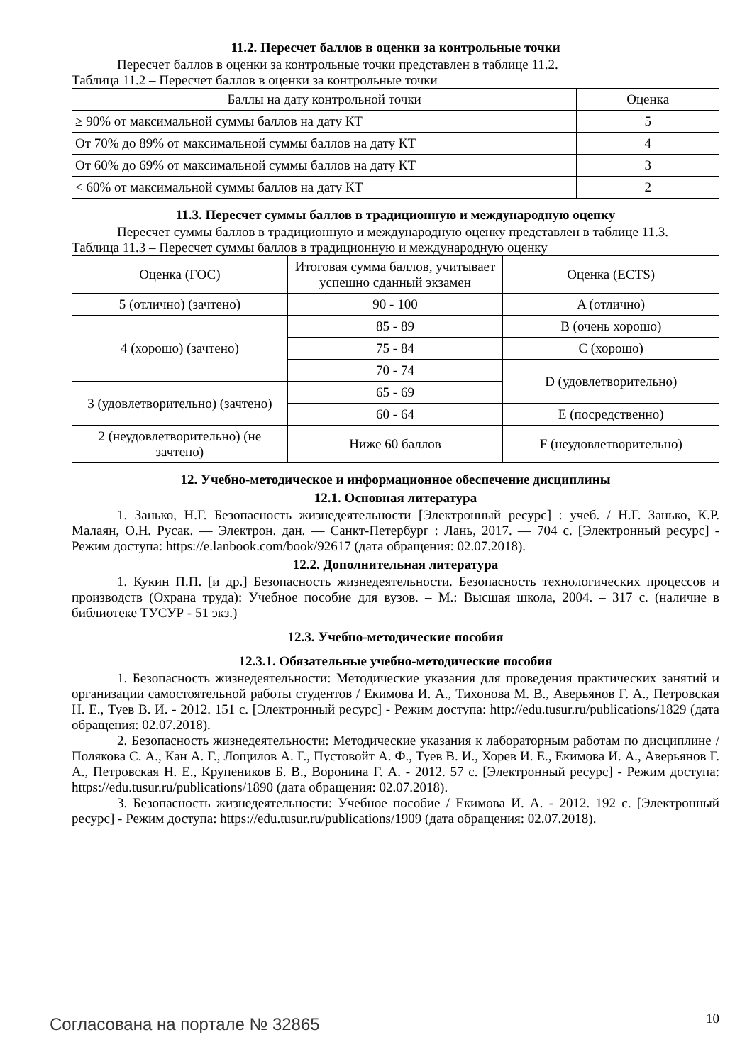11.2. Пересчет баллов в оценки за контрольные точки
Пересчет баллов в оценки за контрольные точки представлен в таблице 11.2.
Таблица 11.2 – Пересчет баллов в оценки за контрольные точки
| Баллы на дату контрольной точки | Оценка |
| --- | --- |
| ≥ 90% от максимальной суммы баллов на дату КТ | 5 |
| От 70% до 89% от максимальной суммы баллов на дату КТ | 4 |
| От 60% до 69% от максимальной суммы баллов на дату КТ | 3 |
| < 60% от максимальной суммы баллов на дату КТ | 2 |
11.3. Пересчет суммы баллов в традиционную и международную оценку
Пересчет суммы баллов в традиционную и международную оценку представлен в таблице 11.3.
Таблица 11.3 – Пересчет суммы баллов в традиционную и международную оценку
| Оценка (ГОС) | Итоговая сумма баллов, учитывает успешно сданный экзамен | Оценка (ECTS) |
| --- | --- | --- |
| 5 (отлично) (зачтено) | 90 - 100 | A (отлично) |
| 4 (хорошо) (зачтено) | 85 - 89 | B (очень хорошо) |
| | 75 - 84 | C (хорошо) |
| | 70 - 74 | D (удовлетворительно) |
| 3 (удовлетворительно) (зачтено) | 65 - 69 | |
| | 60 - 64 | E (посредственно) |
| 2 (неудовлетворительно) (не зачтено) | Ниже 60 баллов | F (неудовлетворительно) |
12. Учебно-методическое и информационное обеспечение дисциплины
12.1. Основная литература
1. Занько, Н.Г. Безопасность жизнедеятельности [Электронный ресурс] : учеб. / Н.Г. Занько, К.Р. Малаян, О.Н. Русак. — Электрон. дан. — Санкт-Петербург : Лань, 2017. — 704 с. [Электронный ресурс] - Режим доступа: https://e.lanbook.com/book/92617 (дата обращения: 02.07.2018).
12.2. Дополнительная литература
1. Кукин П.П. [и др.] Безопасность жизнедеятельности. Безопасность технологических процессов и производств (Охрана труда): Учебное пособие для вузов. – М.: Высшая школа, 2004. – 317 с. (наличие в библиотеке ТУСУР - 51 экз.)
12.3. Учебно-методические пособия
12.3.1. Обязательные учебно-методические пособия
1. Безопасность жизнедеятельности: Методические указания для проведения практических занятий и организации самостоятельной работы студентов / Екимова И. А., Тихонова М. В., Аверьянов Г. А., Петровская Н. Е., Туев В. И. - 2012. 151 с. [Электронный ресурс] - Режим доступа: http://edu.tusur.ru/publications/1829 (дата обращения: 02.07.2018).
2. Безопасность жизнедеятельности: Методические указания к лабораторным работам по дисциплине / Полякова С. А., Кан А. Г., Лощилов А. Г., Пустовойт А. Ф., Туев В. И., Хорев И. Е., Екимова И. А., Аверьянов Г. А., Петровская Н. Е., Крупеников Б. В., Воронина Г. А. - 2012. 57 с. [Электронный ресурс] - Режим доступа: https://edu.tusur.ru/publications/1890 (дата обращения: 02.07.2018).
3. Безопасность жизнедеятельности: Учебное пособие / Екимова И. А. - 2012. 192 с. [Электронный ресурс] - Режим доступа: https://edu.tusur.ru/publications/1909 (дата обращения: 02.07.2018).
Согласована на портале № 32865 10